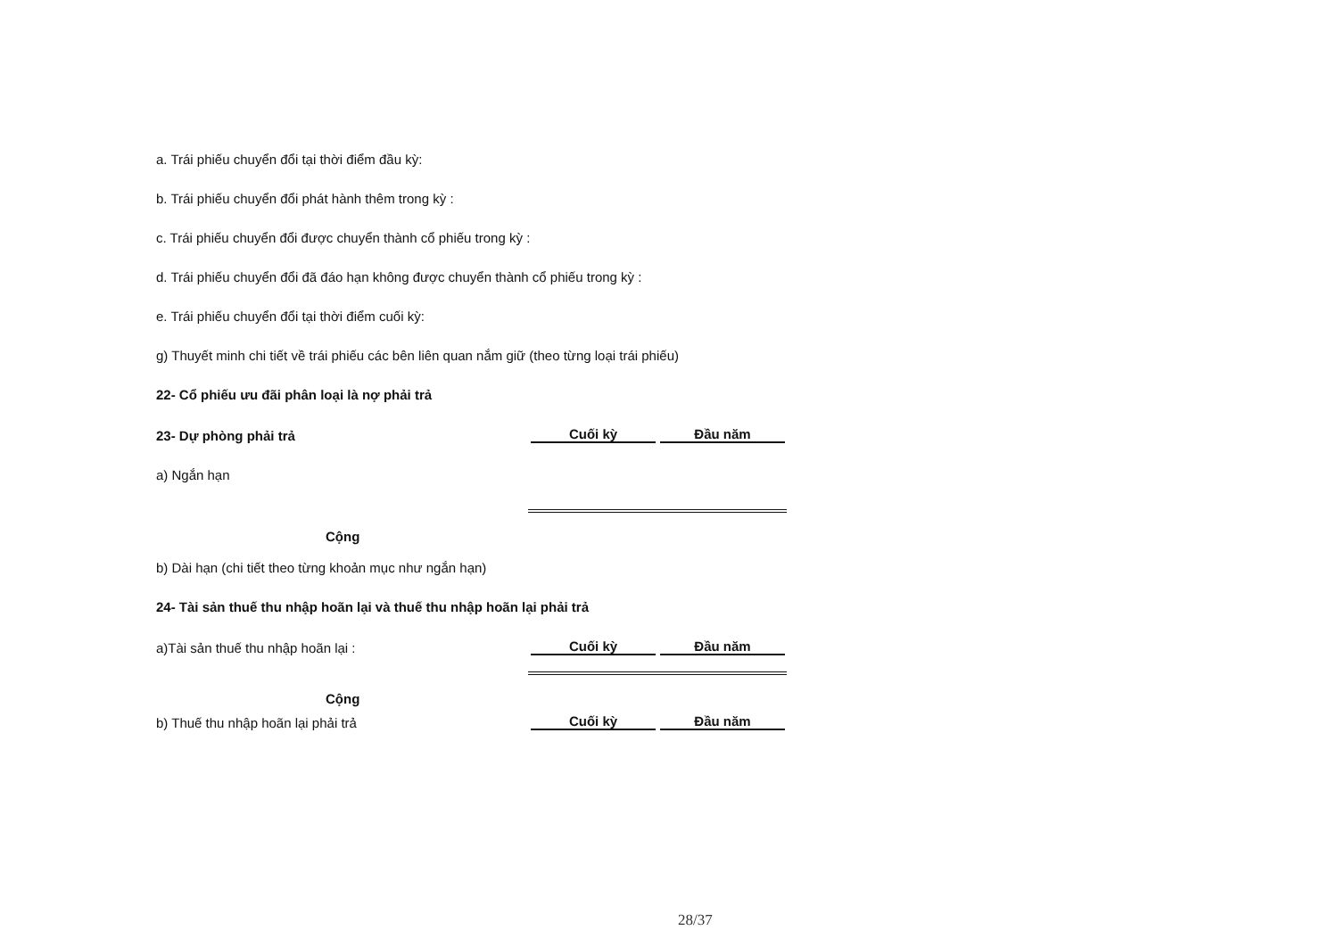a. Trái phiếu chuyển đổi tại thời điểm đầu kỳ:
b. Trái phiếu chuyển đổi phát hành thêm trong kỳ :
c. Trái phiếu chuyển đổi được chuyển thành cổ phiếu trong kỳ :
d. Trái phiếu chuyển đổi đã đáo hạn không được chuyển thành cổ phiếu trong kỳ :
e. Trái phiếu chuyển đổi tại thời điểm cuối kỳ:
g) Thuyết minh chi tiết về trái phiếu các bên liên quan nắm giữ (theo từng loại trái phiếu)
22- Cổ phiếu ưu đãi phân loại là nợ phải trả
23- Dự phòng phải trả
Cuối kỳ
Đầu năm
a) Ngắn hạn
Cộng
b) Dài hạn (chi tiết theo từng khoản mục như ngắn hạn)
24- Tài sản thuế thu nhập hoãn lại và thuế thu nhập hoãn lại phải trả
a)Tài sản thuế thu nhập hoãn lại :
Cuối kỳ
Đầu năm
Cộng
b) Thuế thu nhập hoãn lại phải trả
Cuối kỳ
Đầu năm
28/37